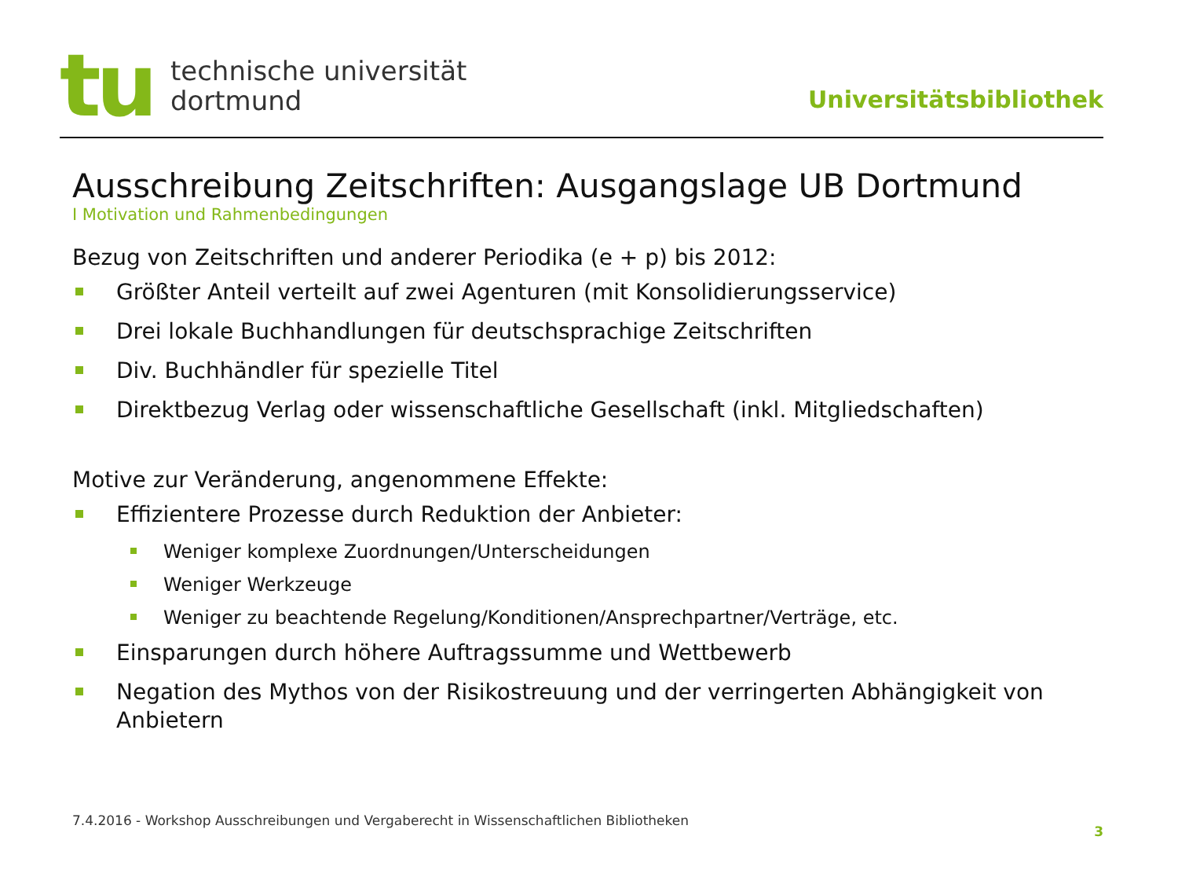tu
technische universität
dortmund
Universitätsbibliothek
Ausschreibung Zeitschriften: Ausgangslage UB Dortmund
I Motivation und Rahmenbedingungen
Bezug von Zeitschriften und anderer Periodika (e + p) bis 2012:
Größter Anteil verteilt auf zwei Agenturen (mit Konsolidierungsservice)
Drei lokale Buchhandlungen für deutschsprachige Zeitschriften
Div. Buchhändler für spezielle Titel
Direktbezug Verlag oder wissenschaftliche Gesellschaft (inkl. Mitgliedschaften)
Motive zur Veränderung, angenommene Effekte:
Effizientere Prozesse durch Reduktion der Anbieter:
Weniger komplexe Zuordnungen/Unterscheidungen
Weniger Werkzeuge
Weniger zu beachtende Regelung/Konditionen/Ansprechpartner/Verträge, etc.
Einsparungen durch höhere Auftragssumme und Wettbewerb
Negation des Mythos von der Risikostreuung und der verringerten Abhängigkeit von Anbietern
7.4.2016 - Workshop Ausschreibungen und Vergaberecht in Wissenschaftlichen Bibliotheken 3